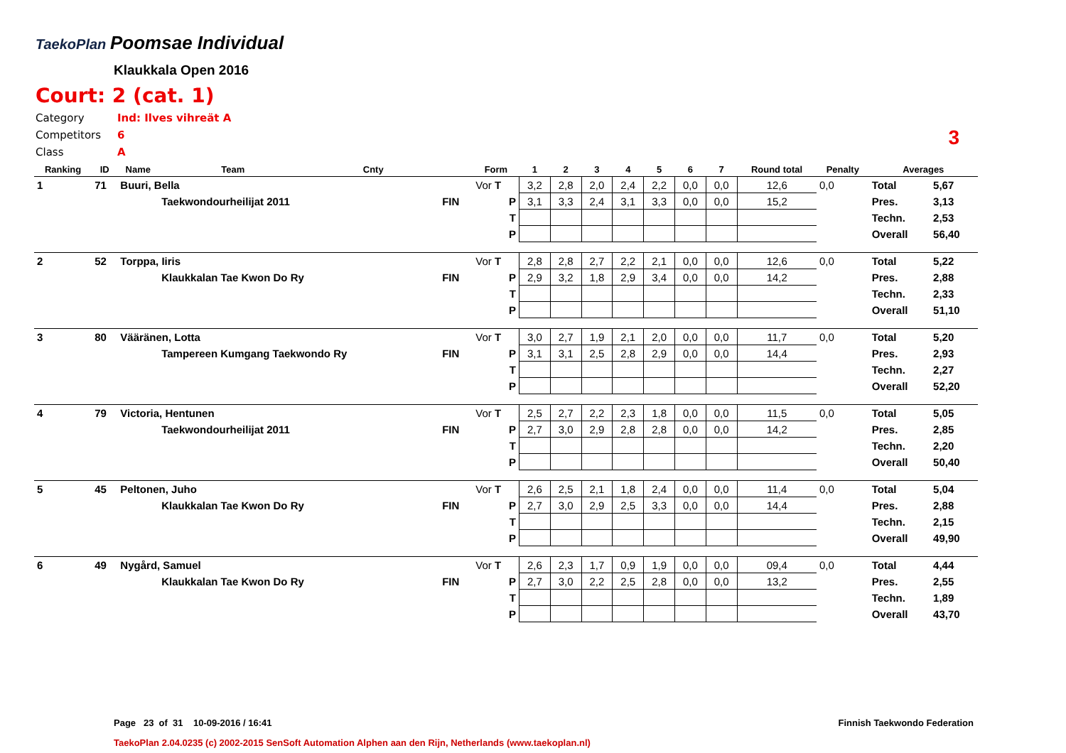TaekoPlan Poomsae Individual
Klaukkala Open 2016
Court: 2 (cat. 1)
Category Ind: Ilves vihreät A
Competitors 6
Class A
3
| Ranking | ID | Name | Team | Cnty | | Form | 1 | 2 | 3 | 4 | 5 | 6 | 7 | Round total | Penalty | Averages | |
| --- | --- | --- | --- | --- | --- | --- | --- | --- | --- | --- | --- | --- | --- | --- | --- | --- | --- |
| 1 | 71 | Buuri, Bella | | | | Vor T | 3,2 | 2,8 | 2,0 | 2,4 | 2,2 | 0,0 | 0,0 | 12,6 | 0,0 | Total | 5,67 |
| | | | Taekwondourheilijat 2011 | | FIN | P | 3,1 | 3,3 | 2,4 | 3,1 | 3,3 | 0,0 | 0,0 | 15,2 | | Pres. | 3,13 |
| | | | | | | T | | | | | | | | | | Techn. | 2,53 |
| | | | | | | P | | | | | | | | | | Overall | 56,40 |
| 2 | 52 | Torppa, Iiris | | | | Vor T | 2,8 | 2,8 | 2,7 | 2,2 | 2,1 | 0,0 | 0,0 | 12,6 | 0,0 | Total | 5,22 |
| | | | Klaukkalan Tae Kwon Do Ry | | FIN | P | 2,9 | 3,2 | 1,8 | 2,9 | 3,4 | 0,0 | 0,0 | 14,2 | | Pres. | 2,88 |
| | | | | | | T | | | | | | | | | | Techn. | 2,33 |
| | | | | | | P | | | | | | | | | | Overall | 51,10 |
| 3 | 80 | Vääränen, Lotta | | | | Vor T | 3,0 | 2,7 | 1,9 | 2,1 | 2,0 | 0,0 | 0,0 | 11,7 | 0,0 | Total | 5,20 |
| | | | Tampereen Kumgang Taekwondo Ry | | FIN | P | 3,1 | 3,1 | 2,5 | 2,8 | 2,9 | 0,0 | 0,0 | 14,4 | | Pres. | 2,93 |
| | | | | | | T | | | | | | | | | | Techn. | 2,27 |
| | | | | | | P | | | | | | | | | | Overall | 52,20 |
| 4 | 79 | Victoria, Hentunen | | | | Vor T | 2,5 | 2,7 | 2,2 | 2,3 | 1,8 | 0,0 | 0,0 | 11,5 | 0,0 | Total | 5,05 |
| | | | Taekwondourheilijat 2011 | | FIN | P | 2,7 | 3,0 | 2,9 | 2,8 | 2,8 | 0,0 | 0,0 | 14,2 | | Pres. | 2,85 |
| | | | | | | T | | | | | | | | | | Techn. | 2,20 |
| | | | | | | P | | | | | | | | | | Overall | 50,40 |
| 5 | 45 | Peltonen, Juho | | | | Vor T | 2,6 | 2,5 | 2,1 | 1,8 | 2,4 | 0,0 | 0,0 | 11,4 | 0,0 | Total | 5,04 |
| | | | Klaukkalan Tae Kwon Do Ry | | FIN | P | 2,7 | 3,0 | 2,9 | 2,5 | 3,3 | 0,0 | 0,0 | 14,4 | | Pres. | 2,88 |
| | | | | | | T | | | | | | | | | | Techn. | 2,15 |
| | | | | | | P | | | | | | | | | | Overall | 49,90 |
| 6 | 49 | Nygård, Samuel | | | | Vor T | 2,6 | 2,3 | 1,7 | 0,9 | 1,9 | 0,0 | 0,0 | 09,4 | 0,0 | Total | 4,44 |
| | | | Klaukkalan Tae Kwon Do Ry | | FIN | P | 2,7 | 3,0 | 2,2 | 2,5 | 2,8 | 0,0 | 0,0 | 13,2 | | Pres. | 2,55 |
| | | | | | | T | | | | | | | | | | Techn. | 1,89 |
| | | | | | | P | | | | | | | | | | Overall | 43,70 |
Page 23 of 31 10-09-2016 / 16:41 Finnish Taekwondo Federation
TaekoPlan 2.04.0235 (c) 2002-2015 SenSoft Automation Alphen aan den Rijn, Netherlands (www.taekoplan.nl)